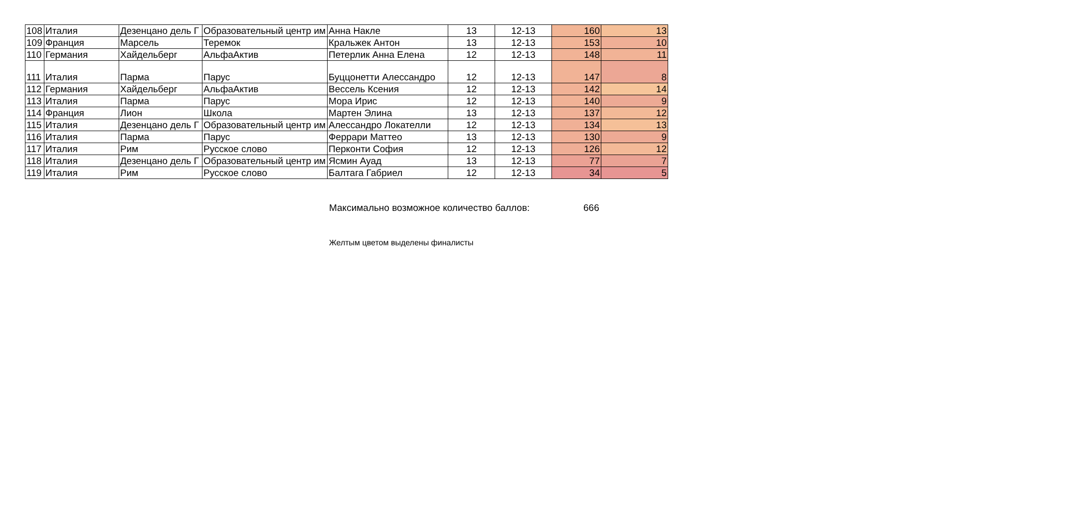| 108 | Италия | Дезенцано дель Г | Образовательный центр им | Анна Накле | 13 | 12-13 | 160 | 13 |
| 109 | Франция | Марсель | Теремок | Кральжек Антон | 13 | 12-13 | 153 | 10 |
| 110 | Германия | Хайдельберг | АльфаАктив | Петерлик Анна Елена | 12 | 12-13 | 148 | 11 |
| 111 | Италия | Парма | Парус | Буццонетти Алессандро | 12 | 12-13 | 147 | 8 |
| 112 | Германия | Хайдельберг | АльфаАктив | Вессель Ксения | 12 | 12-13 | 142 | 14 |
| 113 | Италия | Парма | Парус | Мора Ирис | 12 | 12-13 | 140 | 9 |
| 114 | Франция | Лион | Школа | Мартен Элина | 13 | 12-13 | 137 | 12 |
| 115 | Италия | Дезенцано дель Г | Образовательный центр им | Алессандро Локателли | 12 | 12-13 | 134 | 13 |
| 116 | Италия | Парма | Парус | Феррари Маттео | 13 | 12-13 | 130 | 9 |
| 117 | Италия | Рим | Русское слово | Перконти София | 12 | 12-13 | 126 | 12 |
| 118 | Италия | Дезенцано дель Г | Образовательный центр им | Ясмин Ауад | 13 | 12-13 | 77 | 7 |
| 119 | Италия | Рим | Русское слово | Балтага Габриел | 12 | 12-13 | 34 | 5 |
Максимально возможное количество баллов: 666
Желтым цветом выделены финалисты